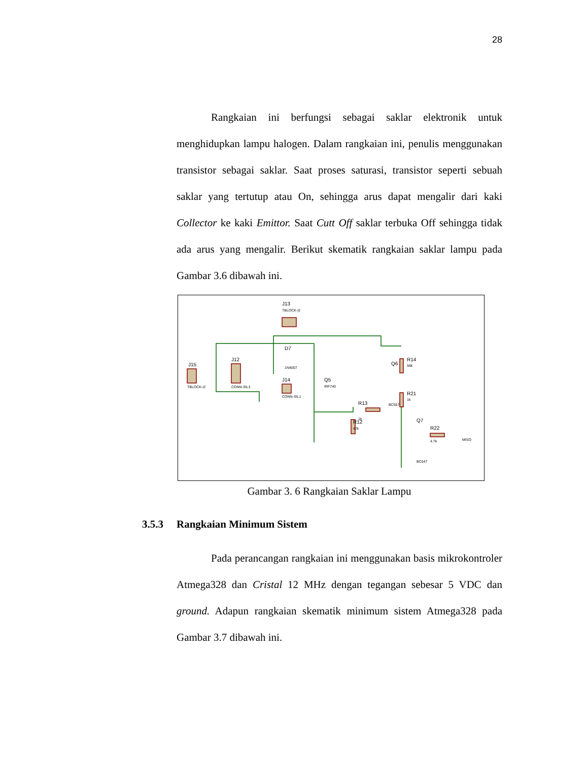28
Rangkaian ini berfungsi sebagai saklar elektronik untuk menghidupkan lampu halogen. Dalam rangkaian ini, penulis menggunakan transistor sebagai saklar. Saat proses saturasi, transistor seperti sebuah saklar yang tertutup atau On, sehingga arus dapat mengalir dari kaki Collector ke kaki Emittor. Saat Cutt Off saklar terbuka Off sehingga tidak ada arus yang mengalir. Berikut skematik rangkaian saklar lampu pada Gambar 3.6 dibawah ini.
J15
TBLOCK-I2
J12
CONN-SIL3
J13
TBLOCK-I2
D7
1N4007
J14
CONN-SIL1
Q5
IRF740
R13
1k
R12
47k
Q6
R14
56k
BC557
R21
1k
Q7
R22
4.7k
MISO
BC547
Gambar 3. 6 Rangkaian Saklar Lampu
3.5.3 Rangkaian Minimum Sistem
Pada perancangan rangkaian ini menggunakan basis mikrokontroler Atmega328 dan Cristal 12 MHz dengan tegangan sebesar 5 VDC dan ground. Adapun rangkaian skematik minimum sistem Atmega328 pada Gambar 3.7 dibawah ini.